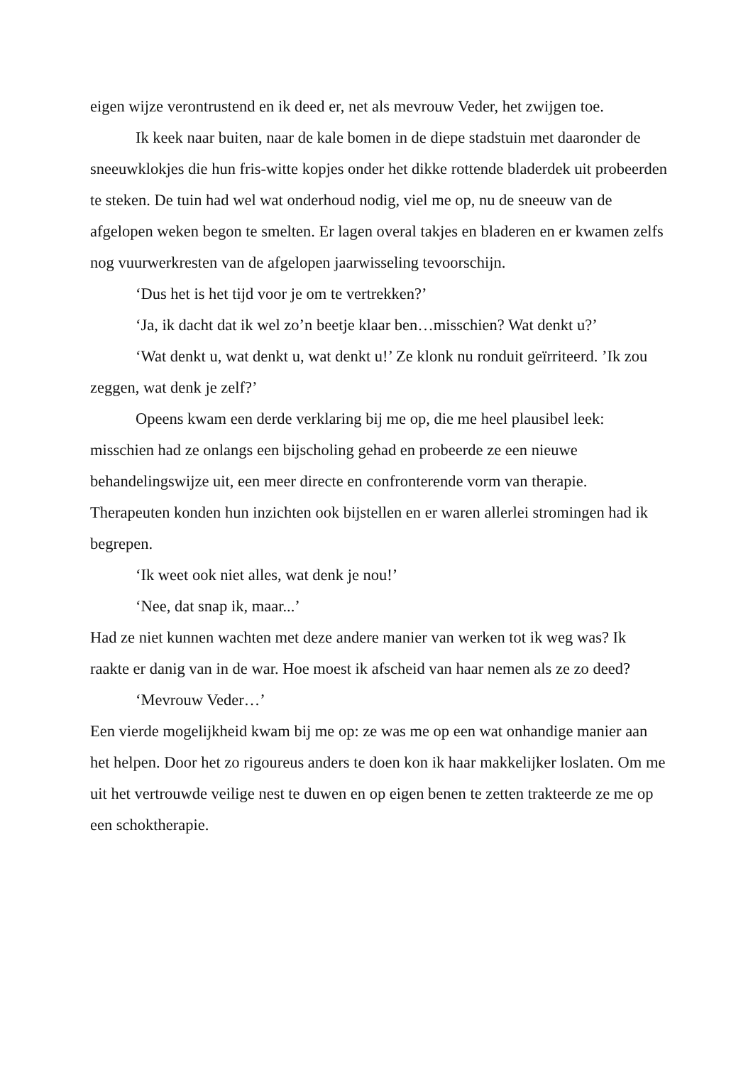eigen wijze verontrustend en ik deed er, net als mevrouw Veder, het zwijgen toe.
Ik keek naar buiten, naar de kale bomen in de diepe stadstuin met daaronder de sneeuwklokjes die hun fris-witte kopjes onder het dikke rottende bladerdek uit probeerden te steken. De tuin had wel wat onderhoud nodig, viel me op, nu de sneeuw van de afgelopen weken begon te smelten. Er lagen overal takjes en bladeren en er kwamen zelfs nog vuurwerkresten van de afgelopen jaarwisseling tevoorschijn.
‘Dus het is het tijd voor je om te vertrekken?’
‘Ja, ik dacht dat ik wel zo’n beetje klaar ben…misschien? Wat denkt u?’
‘Wat denkt u, wat denkt u, wat denkt u!’ Ze klonk nu ronduit geïrriteerd. ’Ik zou zeggen, wat denk je zelf?’
Opeens kwam een derde verklaring bij me op, die me heel plausibel leek: misschien had ze onlangs een bijscholing gehad en probeerde ze een nieuwe behandelingswijze uit, een meer directe en confronterende vorm van therapie. Therapeuten konden hun inzichten ook bijstellen en er waren allerlei stromingen had ik begrepen.
‘Ik weet ook niet alles, wat denk je nou!’
‘Nee, dat snap ik, maar...’
Had ze niet kunnen wachten met deze andere manier van werken tot ik weg was? Ik raakte er danig van in de war. Hoe moest ik afscheid van haar nemen als ze zo deed?
‘Mevrouw Veder…’
Een vierde mogelijkheid kwam bij me op: ze was me op een wat onhandige manier aan het helpen. Door het zo rigoureus anders te doen kon ik haar makkelijker loslaten. Om me uit het vertrouwde veilige nest te duwen en op eigen benen te zetten trakteerde ze me op een schoktherapie.